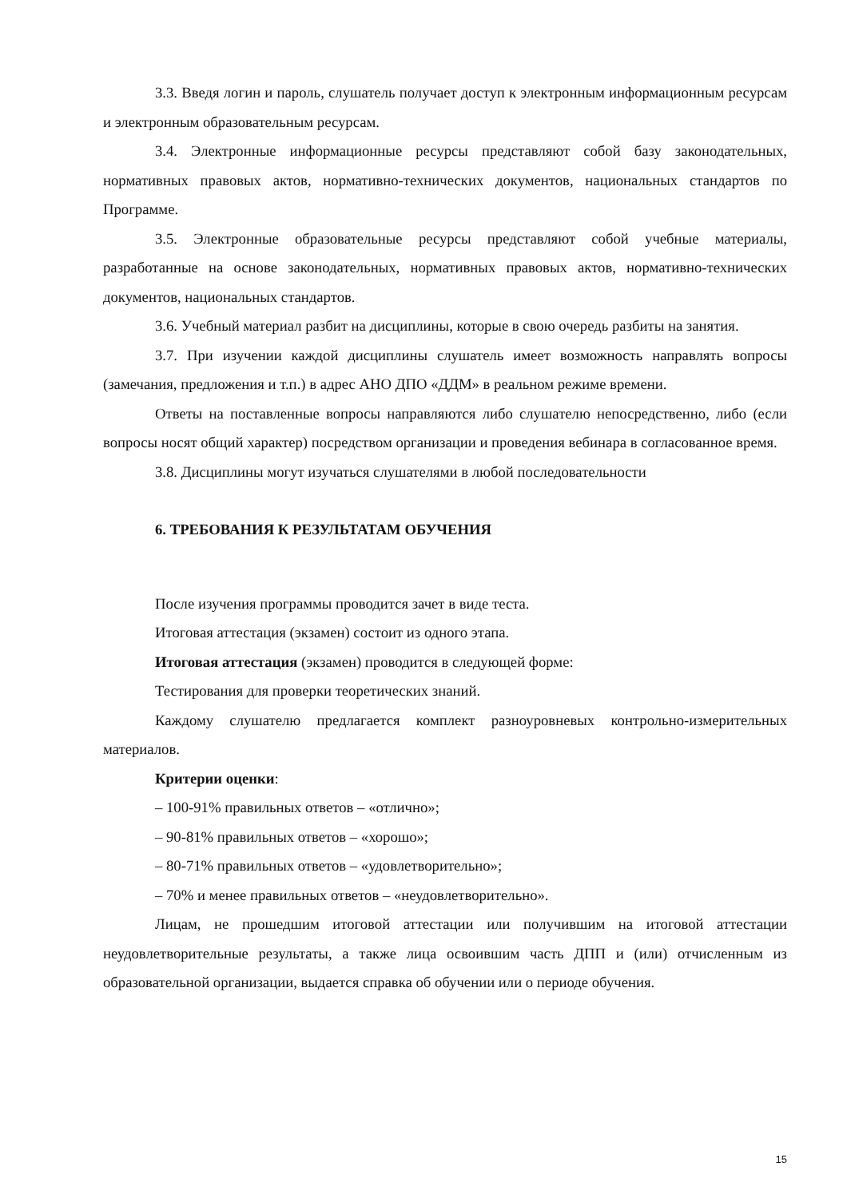3.3. Введя логин и пароль, слушатель получает доступ к электронным информационным ресурсам и электронным образовательным ресурсам.
3.4. Электронные информационные ресурсы представляют собой базу законодательных, нормативных правовых актов, нормативно-технических документов, национальных стандартов по Программе.
3.5. Электронные образовательные ресурсы представляют собой учебные материалы, разработанные на основе законодательных, нормативных правовых актов, нормативно-технических документов, национальных стандартов.
3.6. Учебный материал разбит на дисциплины, которые в свою очередь разбиты на занятия.
3.7. При изучении каждой дисциплины слушатель имеет возможность направлять вопросы (замечания, предложения и т.п.) в адрес АНО ДПО «ДДМ» в реальном режиме времени.
Ответы на поставленные вопросы направляются либо слушателю непосредственно, либо (если вопросы носят общий характер) посредством организации и проведения вебинара в согласованное время.
3.8. Дисциплины могут изучаться слушателями в любой последовательности
6. ТРЕБОВАНИЯ К РЕЗУЛЬТАТАМ ОБУЧЕНИЯ
После изучения программы проводится зачет в виде теста.
Итоговая аттестация (экзамен) состоит из одного этапа.
Итоговая аттестация (экзамен) проводится в следующей форме:
Тестирования для проверки теоретических знаний.
Каждому слушателю предлагается комплект разноуровневых контрольно-измерительных материалов.
Критерии оценки:
– 100-91% правильных ответов – «отлично»;
– 90-81% правильных ответов – «хорошо»;
– 80-71% правильных ответов – «удовлетворительно»;
– 70% и менее правильных ответов – «неудовлетворительно».
Лицам, не прошедшим итоговой аттестации или получившим на итоговой аттестации неудовлетворительные результаты, а также лица освоившим часть ДПП и (или) отчисленным из образовательной организации, выдается справка об обучении или о периоде обучения.
15